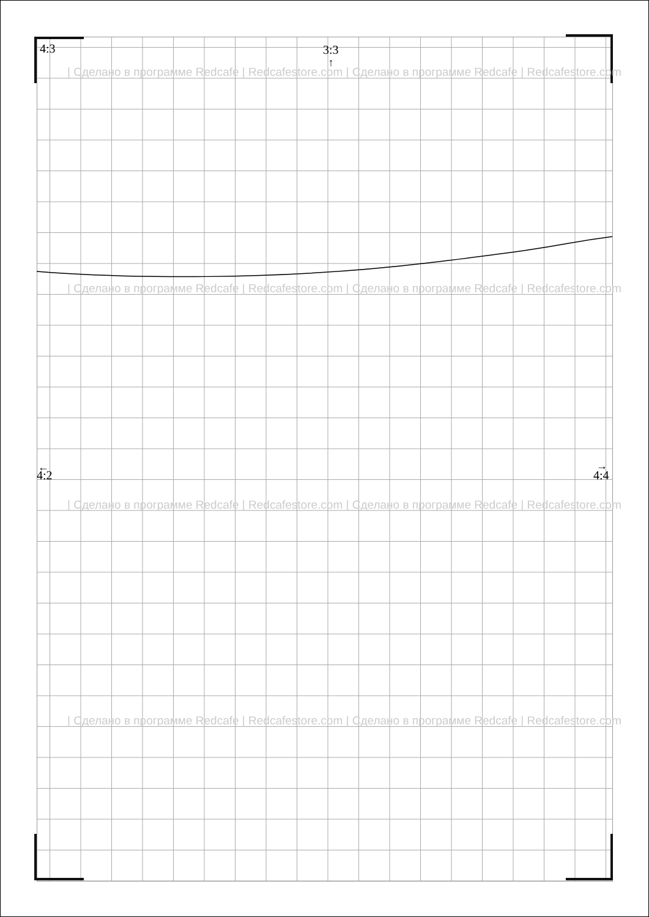↑
←
→
4:3 3:3
4:2 4:4
| Сделано в программе Redcafe | Redcafestore.com | Сделано в программе Redcafe | Redcafestore.com
| Сделано в программе Redcafe | Redcafestore.com | Сделано в программе Redcafe | Redcafestore.com
| Сделано в программе Redcafe | Redcafestore.com | Сделано в программе Redcafe | Redcafestore.com
| Сделано в программе Redcafe | Redcafestore.com | Сделано в программе Redcafe | Redcafestore.com